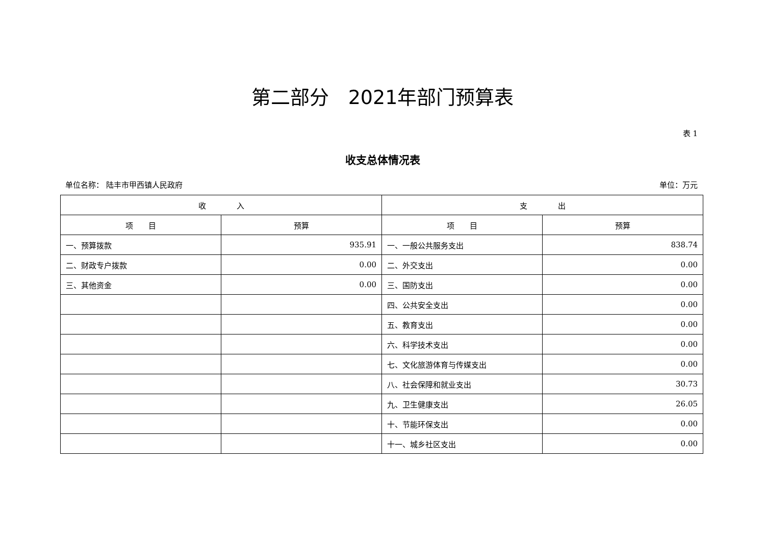第二部分　2021年部门预算表
表 1
收支总体情况表
单位名称： 陆丰市甲西镇人民政府 单位：万元
| 收 入 | | 支 出 | |
| --- | --- | --- | --- |
| 项 目 | 预算 | 项 目 | 预算 |
| 一、预算拨款 | 935.91 | 一、一般公共服务支出 | 838.74 |
| 二、财政专户拨款 | 0.00 | 二、外交支出 | 0.00 |
| 三、其他资金 | 0.00 | 三、国防支出 | 0.00 |
| | | 四、公共安全支出 | 0.00 |
| | | 五、教育支出 | 0.00 |
| | | 六、科学技术支出 | 0.00 |
| | | 七、文化旅游体育与传媒支出 | 0.00 |
| | | 八、社会保障和就业支出 | 30.73 |
| | | 九、卫生健康支出 | 26.05 |
| | | 十、节能环保支出 | 0.00 |
| | | 十一、城乡社区支出 | 0.00 |